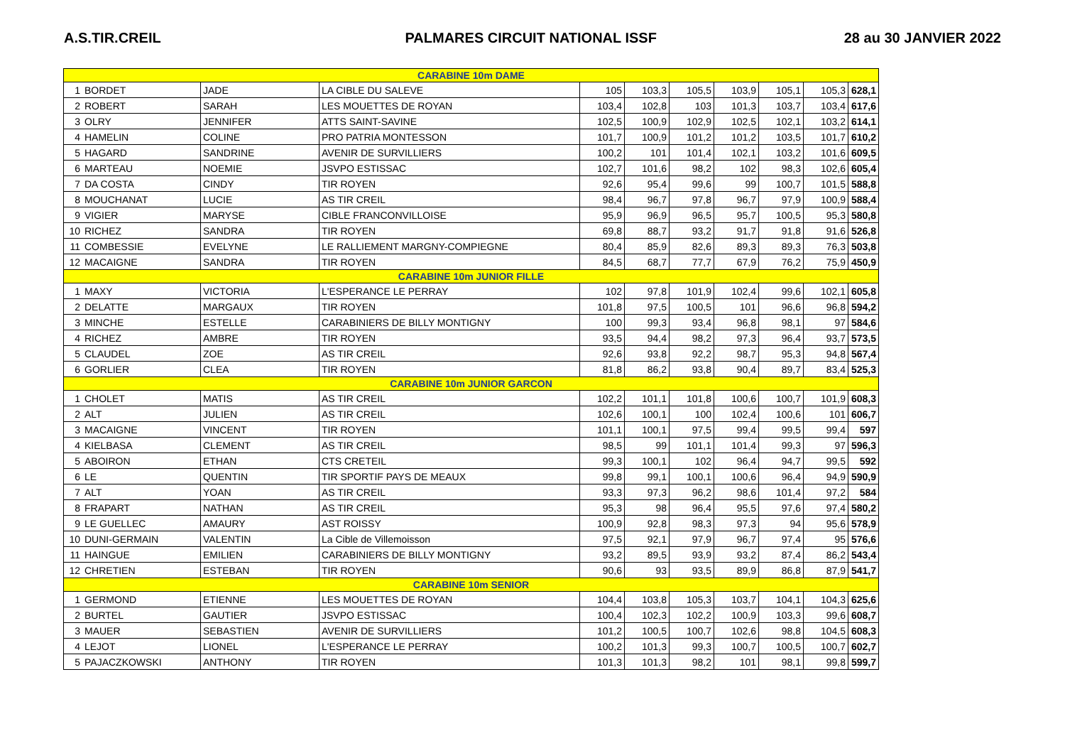A.S.TIR.CREIL PALMARES CIRCUIT NATIONAL ISSF 28 au 30 JANVIER 2022
| CARABINE 10m DAME | | | | | | | | | | |
| 1 | BORDET | JADE | LA CIBLE DU SALEVE | 105 | 103,3 | 105,5 | 103,9 | 105,1 | 105,3 | 628,1 |
| 2 | ROBERT | SARAH | LES MOUETTES DE ROYAN | 103,4 | 102,8 | 103 | 101,3 | 103,7 | 103,4 | 617,6 |
| 3 | OLRY | JENNIFER | ATTS SAINT-SAVINE | 102,5 | 100,9 | 102,9 | 102,5 | 102,1 | 103,2 | 614,1 |
| 4 | HAMELIN | COLINE | PRO PATRIA MONTESSON | 101,7 | 100,9 | 101,2 | 101,2 | 103,5 | 101,7 | 610,2 |
| 5 | HAGARD | SANDRINE | AVENIR DE SURVILLIERS | 100,2 | 101 | 101,4 | 102,1 | 103,2 | 101,6 | 609,5 |
| 6 | MARTEAU | NOEMIE | JSVPO ESTISSAC | 102,7 | 101,6 | 98,2 | 102 | 98,3 | 102,6 | 605,4 |
| 7 | DA COSTA | CINDY | TIR ROYEN | 92,6 | 95,4 | 99,6 | 99 | 100,7 | 101,5 | 588,8 |
| 8 | MOUCHANAT | LUCIE | AS TIR CREIL | 98,4 | 96,7 | 97,8 | 96,7 | 97,9 | 100,9 | 588,4 |
| 9 | VIGIER | MARYSE | CIBLE FRANCONVILLOISE | 95,9 | 96,9 | 96,5 | 95,7 | 100,5 | 95,3 | 580,8 |
| 10 | RICHEZ | SANDRA | TIR ROYEN | 69,8 | 88,7 | 93,2 | 91,7 | 91,8 | 91,6 | 526,8 |
| 11 | COMBESSIE | EVELYNE | LE RALLIEMENT MARGNY-COMPIEGNE | 80,4 | 85,9 | 82,6 | 89,3 | 89,3 | 76,3 | 503,8 |
| 12 | MACAIGNE | SANDRA | TIR ROYEN | 84,5 | 68,7 | 77,7 | 67,9 | 76,2 | 75,9 | 450,9 |
| CARABINE 10m JUNIOR FILLE | | | | | | | | | | |
| 1 | MAXY | VICTORIA | L'ESPERANCE LE PERRAY | 102 | 97,8 | 101,9 | 102,4 | 99,6 | 102,1 | 605,8 |
| 2 | DELATTE | MARGAUX | TIR ROYEN | 101,8 | 97,5 | 100,5 | 101 | 96,6 | 96,8 | 594,2 |
| 3 | MINCHE | ESTELLE | CARABINIERS DE BILLY MONTIGNY | 100 | 99,3 | 93,4 | 96,8 | 98,1 | 97 | 584,6 |
| 4 | RICHEZ | AMBRE | TIR ROYEN | 93,5 | 94,4 | 98,2 | 97,3 | 96,4 | 93,7 | 573,5 |
| 5 | CLAUDEL | ZOE | AS TIR CREIL | 92,6 | 93,8 | 92,2 | 98,7 | 95,3 | 94,8 | 567,4 |
| 6 | GORLIER | CLEA | TIR ROYEN | 81,8 | 86,2 | 93,8 | 90,4 | 89,7 | 83,4 | 525,3 |
| CARABINE 10m JUNIOR GARCON | | | | | | | | | | |
| 1 | CHOLET | MATIS | AS TIR CREIL | 102,2 | 101,1 | 101,8 | 100,6 | 100,7 | 101,9 | 608,3 |
| 2 | ALT | JULIEN | AS TIR CREIL | 102,6 | 100,1 | 100 | 102,4 | 100,6 | 101 | 606,7 |
| 3 | MACAIGNE | VINCENT | TIR ROYEN | 101,1 | 100,1 | 97,5 | 99,4 | 99,5 | 99,4 | 597 |
| 4 | KIELBASA | CLEMENT | AS TIR CREIL | 98,5 | 99 | 101,1 | 101,4 | 99,3 | 97 | 596,3 |
| 5 | ABOIRON | ETHAN | CTS CRETEIL | 99,3 | 100,1 | 102 | 96,4 | 94,7 | 99,5 | 592 |
| 6 | LE | QUENTIN | TIR SPORTIF PAYS DE MEAUX | 99,8 | 99,1 | 100,1 | 100,6 | 96,4 | 94,9 | 590,9 |
| 7 | ALT | YOAN | AS TIR CREIL | 93,3 | 97,3 | 96,2 | 98,6 | 101,4 | 97,2 | 584 |
| 8 | FRAPART | NATHAN | AS TIR CREIL | 95,3 | 98 | 96,4 | 95,5 | 97,6 | 97,4 | 580,2 |
| 9 | LE GUELLEC | AMAURY | AST ROISSY | 100,9 | 92,8 | 98,3 | 97,3 | 94 | 95,6 | 578,9 |
| 10 | DUNI-GERMAIN | VALENTIN | La Cible de Villemoisson | 97,5 | 92,1 | 97,9 | 96,7 | 97,4 | 95 | 576,6 |
| 11 | HAINGUE | EMILIEN | CARABINIERS DE BILLY MONTIGNY | 93,2 | 89,5 | 93,9 | 93,2 | 87,4 | 86,2 | 543,4 |
| 12 | CHRETIEN | ESTEBAN | TIR ROYEN | 90,6 | 93 | 93,5 | 89,9 | 86,8 | 87,9 | 541,7 |
| CARABINE 10m SENIOR | | | | | | | | | | |
| 1 | GERMOND | ETIENNE | LES MOUETTES DE ROYAN | 104,4 | 103,8 | 105,3 | 103,7 | 104,1 | 104,3 | 625,6 |
| 2 | BURTEL | GAUTIER | JSVPO ESTISSAC | 100,4 | 102,3 | 102,2 | 100,9 | 103,3 | 99,6 | 608,7 |
| 3 | MAUER | SEBASTIEN | AVENIR DE SURVILLIERS | 101,2 | 100,5 | 100,7 | 102,6 | 98,8 | 104,5 | 608,3 |
| 4 | LEJOT | LIONEL | L'ESPERANCE LE PERRAY | 100,2 | 101,3 | 99,3 | 100,7 | 100,5 | 100,7 | 602,7 |
| 5 | PAJACZKOWSKI | ANTHONY | TIR ROYEN | 101,3 | 101,3 | 98,2 | 101 | 98,1 | 99,8 | 599,7 |